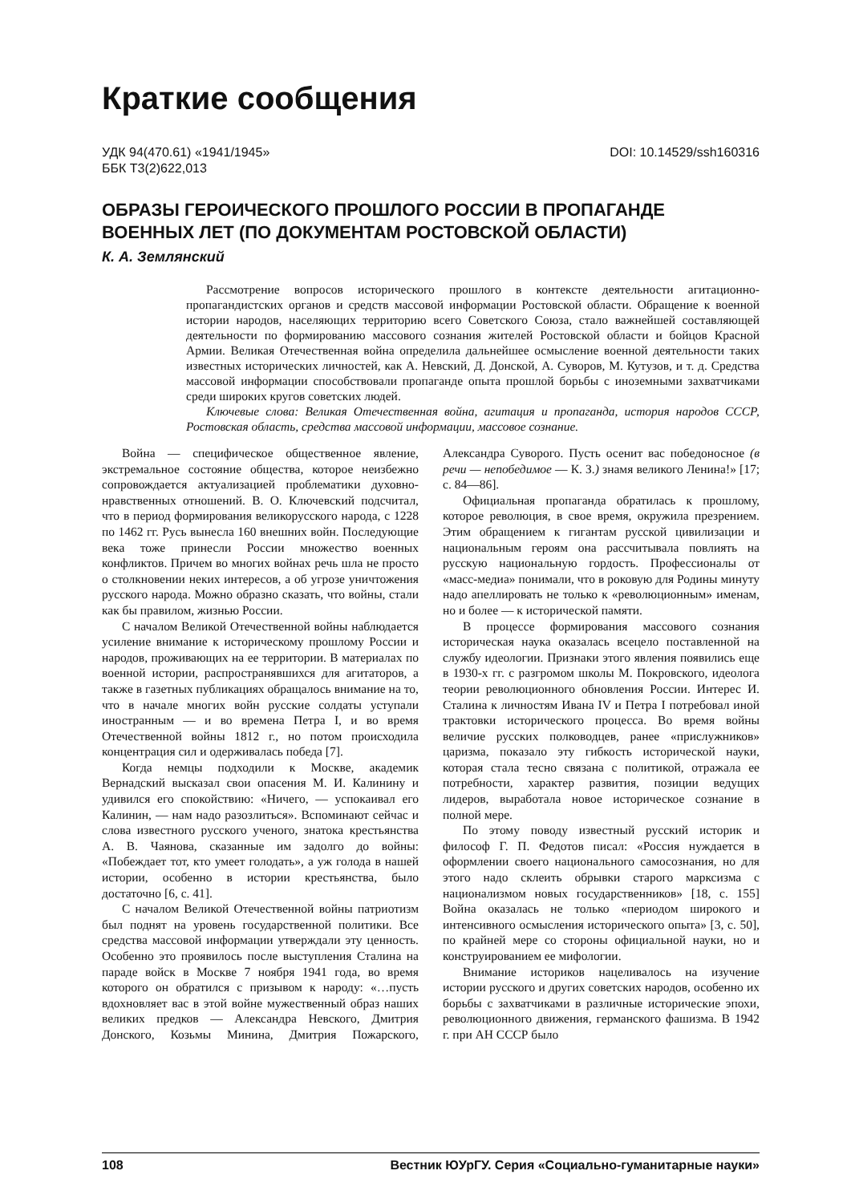Краткие сообщения
УДК 94(470.61) «1941/1945»
ББК Т3(2)622,013
DOI: 10.14529/ssh160316
ОБРАЗЫ ГЕРОИЧЕСКОГО ПРОШЛОГО РОССИИ В ПРОПАГАНДЕ ВОЕННЫХ ЛЕТ (ПО ДОКУМЕНТАМ РОСТОВСКОЙ ОБЛАСТИ)
К. А. Землянский
Рассмотрение вопросов исторического прошлого в контексте деятельности агитационно-пропагандистских органов и средств массовой информации Ростовской области. Обращение к военной истории народов, населяющих территорию всего Советского Союза, стало важнейшей составляющей деятельности по формированию массового сознания жителей Ростовской области и бойцов Красной Армии. Великая Отечественная война определила дальнейшее осмысление военной деятельности таких известных исторических личностей, как А. Невский, Д. Донской, А. Суворов, М. Кутузов, и т. д. Средства массовой информации способствовали пропаганде опыта прошлой борьбы с иноземными захватчиками среди широких кругов советских людей.
Ключевые слова: Великая Отечественная война, агитация и пропаганда, история народов СССР, Ростовская область, средства массовой информации, массовое сознание.
Война — специфическое общественное явление, экстремальное состояние общества, которое неизбежно сопровождается актуализацией проблематики духовно-нравственных отношений. В. О. Ключевский подсчитал, что в период формирования великорусского народа, с 1228 по 1462 гг. Русь вынесла 160 внешних войн. Последующие века тоже принесли России множество военных конфликтов. Причем во многих войнах речь шла не просто о столкновении неких интересов, а об угрозе уничтожения русского народа. Можно образно сказать, что войны, стали как бы правилом, жизнью России.
С началом Великой Отечественной войны наблюдается усиление внимание к историческому прошлому России и народов, проживающих на ее территории. В материалах по военной истории, распространявшихся для агитаторов, а также в газетных публикациях обращалось внимание на то, что в начале многих войн русские солдаты уступали иностранным — и во времена Петра I, и во время Отечественной войны 1812 г., но потом происходила концентрация сил и одерживалась победа [7].
Когда немцы подходили к Москве, академик Вернадский высказал свои опасения М. И. Калинину и удивился его спокойствию: «Ничего, — успокаивал его Калинин, — нам надо разозлиться». Вспоминают сейчас и слова известного русского ученого, знатока крестьянства А. В. Чаянова, сказанные им задолго до войны: «Побеждает тот, кто умеет голодать», а уж голода в нашей истории, особенно в истории крестьянства, было достаточно [6, с. 41].
С началом Великой Отечественной войны патриотизм был поднят на уровень государственной политики. Все средства массовой информации утверждали эту ценность. Особенно это проявилось после выступления Сталина на параде войск в Москве 7 ноября 1941 года, во время которого он обратился с призывом к народу: «…пусть вдохновляет вас в этой войне мужественный образ наших великих предков — Александра Невского, Дмитрия Донского, Козьмы Минина, Дмитрия Пожарского, Александра Суворого. Пусть осенит вас победоносное (в речи — непобедимое — К. З.) знамя великого Ленина!» [17; с. 84—86].
Официальная пропаганда обратилась к прошлому, которое революция, в свое время, окружила презрением. Этим обращением к гигантам русской цивилизации и национальным героям она рассчитывала повлиять на русскую национальную гордость. Профессионалы от «масс-медиа» понимали, что в роковую для Родины минуту надо апеллировать не только к «революционным» именам, но и более — к исторической памяти.
В процессе формирования массового сознания историческая наука оказалась всецело поставленной на службу идеологии. Признаки этого явления появились еще в 1930-х гг. с разгромом школы М. Покровского, идеолога теории революционного обновления России. Интерес И. Сталина к личностям Ивана IV и Петра I потребовал иной трактовки исторического процесса. Во время войны величие русских полководцев, ранее «прислужников» царизма, показало эту гибкость исторической науки, которая стала тесно связана с политикой, отражала ее потребности, характер развития, позиции ведущих лидеров, выработала новое историческое сознание в полной мере.
По этому поводу известный русский историк и философ Г. П. Федотов писал: «Россия нуждается в оформлении своего национального самосознания, но для этого надо склеить обрывки старого марксизма с национализмом новых государственников» [18, с. 155] Война оказалась не только «периодом широкого и интенсивного осмысления исторического опыта» [3, с. 50], по крайней мере со стороны официальной науки, но и конструированием ее мифологии.
Внимание историков нацеливалось на изучение истории русского и других советских народов, особенно их борьбы с захватчиками в различные исторические эпохи, революционного движения, германского фашизма. В 1942 г. при АН СССР было
108 Вестник ЮУрГУ. Серия «Социально-гуманитарные науки»